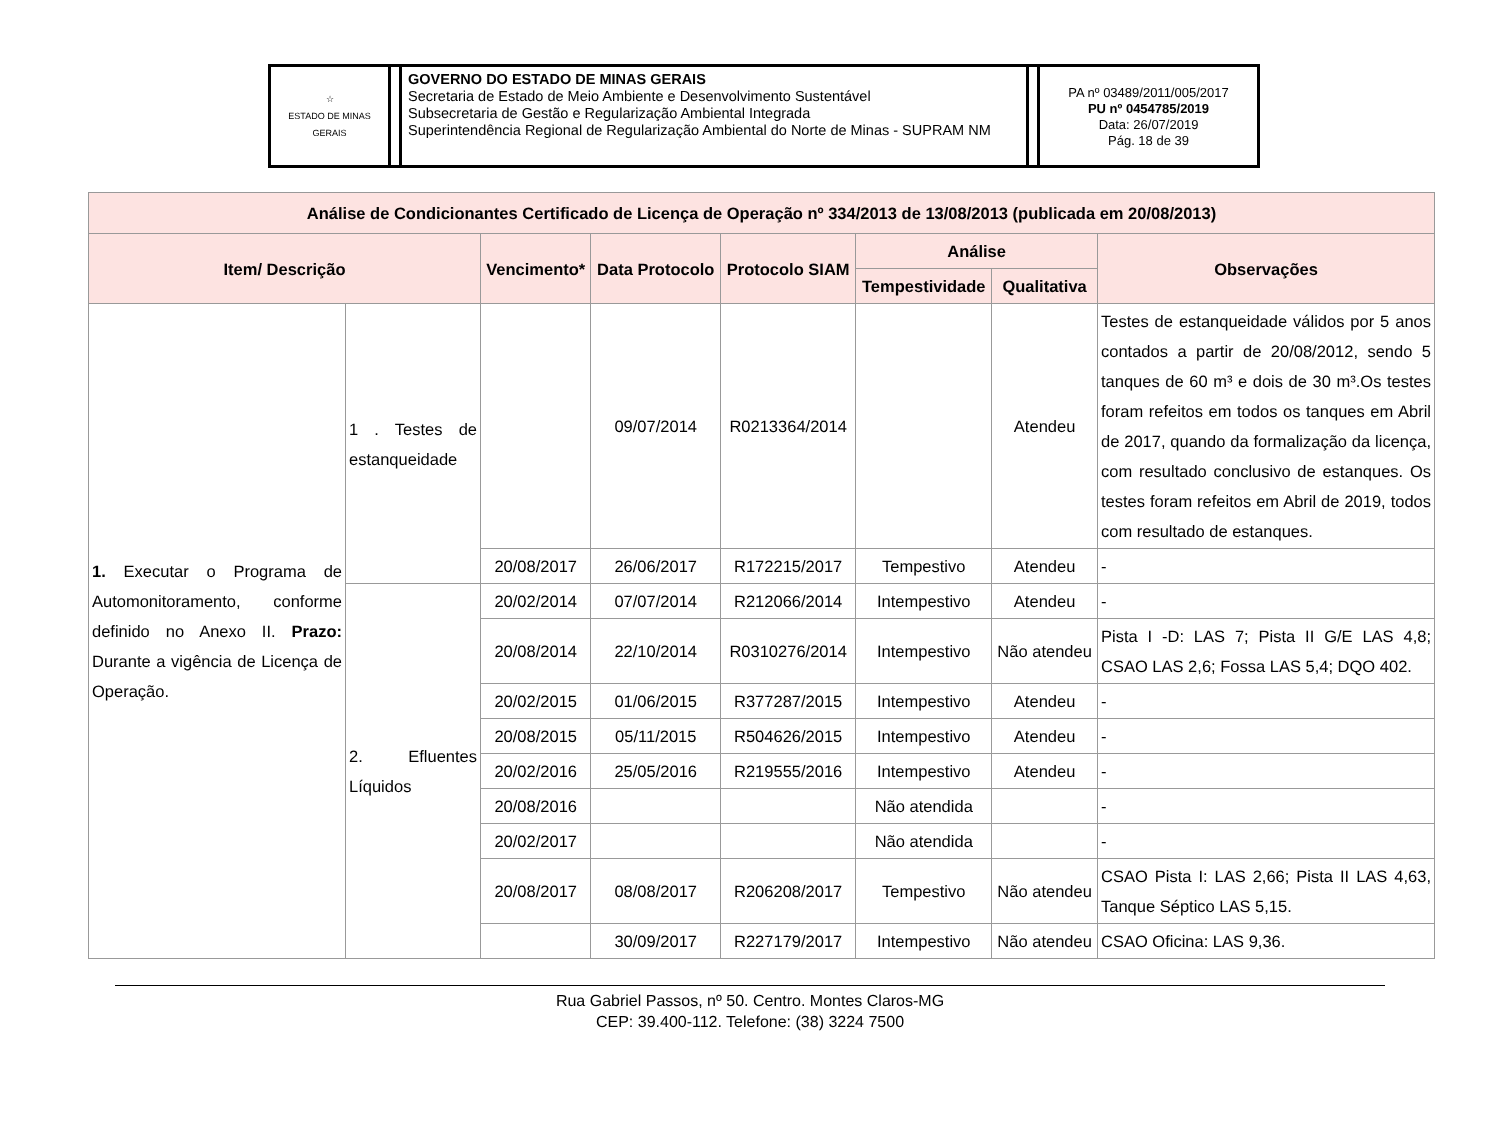| ☆ ESTADO DE MINAS GERAIS | | GOVERNO DO ESTADO DE MINAS GERAIS Secretaria de Estado de Meio Ambiente e Desenvolvimento Sustentável Subsecretaria de Gestão e Regularização Ambiental Integrada Superintendência Regional de Regularização Ambiental do Norte de Minas - SUPRAM NM | | PA nº 03489/2011/005/2017 PU nº 0454785/2019 Data: 26/07/2019 Pág. 18 de 39 |
| Análise de Condicionantes Certificado de Licença de Operação nº 334/2013 de 13/08/2013 (publicada em 20/08/2013) | | | | | | | |
| --- | --- | --- | --- | --- | --- | --- | --- |
| Item/ Descrição | | Vencimento* | Data Protocolo | Protocolo SIAM | Análise | | Observações |
| | | | | | Tempestividade | Qualitativa | |
| 1. Executar o Programa de Automonitoramento, conforme definido no Anexo II. Prazo: Durante a vigência de Licença de Operação. | 1 . Testes de estanqueidade | | 09/07/2014 | R0213364/2014 | | Atendeu | Testes de estanqueidade válidos por 5 anos contados a partir de 20/08/2012, sendo 5 tanques de 60 m³ e dois de 30 m³.Os testes foram refeitos em todos os tanques em Abril de 2017, quando da formalização da licença, com resultado conclusivo de estanques. Os testes foram refeitos em Abril de 2019, todos com resultado de estanques. |
| | | 20/08/2017 | 26/06/2017 | R172215/2017 | Tempestivo | Atendeu | - |
| | 2. Efluentes Líquidos | 20/02/2014 | 07/07/2014 | R212066/2014 | Intempestivo | Atendeu | - |
| | | 20/08/2014 | 22/10/2014 | R0310276/2014 | Intempestivo | Não atendeu | Pista I -D: LAS 7; Pista II G/E LAS 4,8; CSAO LAS 2,6; Fossa LAS 5,4; DQO 402. |
| | | 20/02/2015 | 01/06/2015 | R377287/2015 | Intempestivo | Atendeu | - |
| | | 20/08/2015 | 05/11/2015 | R504626/2015 | Intempestivo | Atendeu | - |
| | | 20/02/2016 | 25/05/2016 | R219555/2016 | Intempestivo | Atendeu | - |
| | | 20/08/2016 | | | Não atendida | | - |
| | | 20/02/2017 | | | Não atendida | | - |
| | | 20/08/2017 | 08/08/2017 | R206208/2017 | Tempestivo | Não atendeu | CSAO Pista I: LAS 2,66; Pista II LAS 4,63, Tanque Séptico LAS 5,15. |
| | | | 30/09/2017 | R227179/2017 | Intempestivo | Não atendeu | CSAO Oficina: LAS 9,36. |
Rua Gabriel Passos, nº 50. Centro. Montes Claros-MG
CEP: 39.400-112. Telefone: (38) 3224 7500